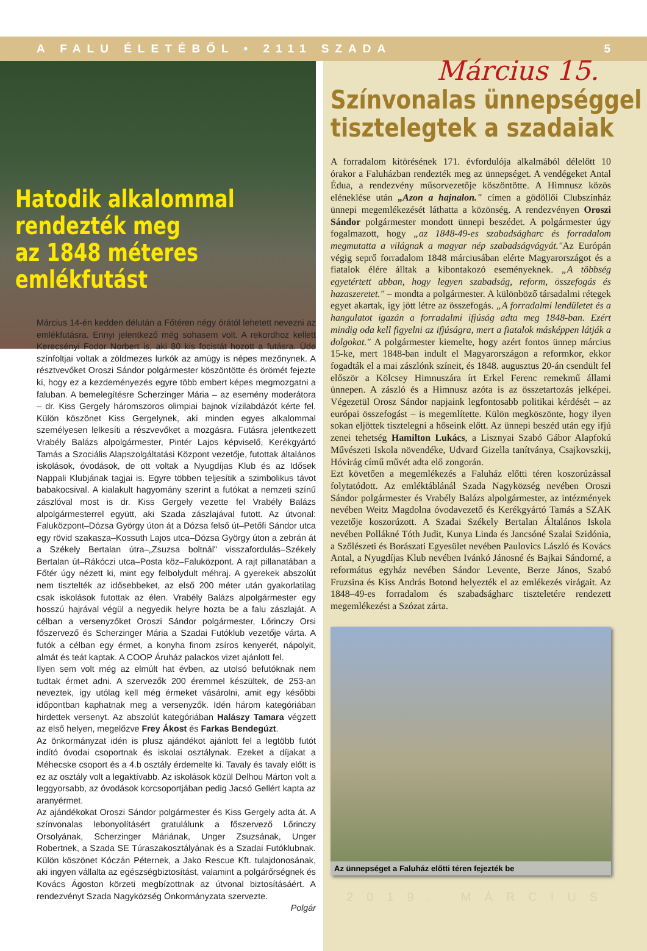A FALU ÉLETÉBŐL • 2111 SZADA 5
Hatodik alkalommal
rendezték meg
az 1848 méteres emlékfutást
Március 14-én kedden délután a Főtéren négy órától lehetett nevezni az emlékfutásra. Ennyi jelentkező még sohasem volt. A rekordhoz kellett Kerecsényi Fodor Norbert is, aki 80 kis focistát hozott a futásra. Üde színfoltjai voltak a zöldmezes lurkók az amúgy is népes mezőnynek. A résztvevőket Oroszi Sándor polgármester köszöntötte és örömét fejezte ki, hogy ez a kezdeményezés egyre több embert képes megmozgatni a faluban. A bemelegítésre Scherzinger Mária – az esemény moderátora – dr. Kiss Gergely háromszoros olimpiai bajnok vízilabdázót kérte fel. Külön köszönet Kiss Gergelynek, aki minden egyes alkalommal személyesen lelkesíti a részvevőket a mozgásra. Futásra jelentkezett Vrabély Balázs alpolgármester, Pintér Lajos képviselő, Kerékgyártó Tamás a Szociális Alapszolgáltatási Központ vezetője, futottak általános iskolások, óvodások, de ott voltak a Nyugdíjas Klub és az Idősek Nappali Klubjának tagjai is. Egyre többen teljesítik a szimbolikus távot babakocsival. A kialakult hagyomány szerint a futókat a nemzeti színű zászlóval most is dr. Kiss Gergely vezette fel Vrabély Balázs alpolgármesterrel együtt, aki Szada zászlajával futott. Az útvonal: Faluközpont–Dózsa György úton át a Dózsa felső út–Petőfi Sándor utca egy rövid szakasza–Kossuth Lajos utca–Dózsa György úton a zebrán át a Székely Bertalan útra–„Zsuzsa boltnál" visszafordulás–Székely Bertalan út–Rákóczi utca–Posta köz–Faluközpont. A rajt pillanatában a Főtér úgy nézett ki, mint egy felbolydult méhraj. A gyerekek abszolút nem tisztelték az idősebbeket, az első 200 méter után gyakorlatilag csak iskolások futottak az élen. Vrabély Balázs alpolgármester egy hosszú hajrával végül a negyedik helyre hozta be a falu zászlaját. A célban a versenyzőket Oroszi Sándor polgármester, Lőrinczy Orsi főszervező és Scherzinger Mária a Szadai Futóklub vezetője várta. A futók a célban egy érmet, a konyha finom zsíros kenyerét, nápolyit, almát és teát kaptak. A COOP Áruház palackos vizet ajánlott fel.
Ilyen sem volt még az elmúlt hat évben, az utolsó befutóknak nem tudtak érmet adni. A szervezők 200 éremmel készültek, de 253-an neveztek, így utólag kell még érmeket vásárolni, amit egy későbbi időpontban kaphatnak meg a versenyzők. Idén három kategóriában hirdettek versenyt. Az abszolút kategóriában Halászy Tamara végzett az első helyen, megelőzve Frey Ákost és Farkas Bendegúzt.
Az önkormányzat idén is plusz ajándékot ajánlott fel a legtöbb futót indító óvodai csoportnak és iskolai osztálynak. Ezeket a díjakat a Méhecske csoport és a 4.b osztály érdemelte ki. Tavaly és tavaly előtt is ez az osztály volt a legaktívabb. Az iskolások közül Delhou Márton volt a leggyorsabb, az óvodások korcsoportjában pedig Jacsó Gellért kapta az aranyérmet.
Az ajándékokat Oroszi Sándor polgármester és Kiss Gergely adta át. A színvonalas lebonyolításért gratulálunk a főszervező Lőrinczy Orsolyának, Scherzinger Máriának, Unger Zsuzsának, Unger Robertnek, a Szada SE Túraszakosztályának és a Szadai Futóklubnak. Külön köszönet Kóczán Péternek, a Jako Rescue Kft. tulajdonosának, aki ingyen vállalta az egészségbiztosítást, valamint a polgárőrségnek és Kovács Ágoston körzeti megbízottnak az útvonal biztosításáért. A rendezvényt Szada Nagyközség Önkormányzata szervezte.
Polgár
Március 15.
Színvonalas ünnepséggel
tisztelegtek a szadaiak
A forradalom kitörésének 171. évfordulója alkalmából délelőtt 10 órakor a Faluházban rendezték meg az ünnepséget. A vendégeket Antal Édua, a rendezvény műsorvezetője köszöntötte. A Himnusz közös eléneklése után „Azon a hajnalon." címen a gödöllői Clubszínház ünnepi megemlékezését láthatta a közönség. A rendezvényen Oroszi Sándor polgármester mondott ünnepi beszédet. A polgármester úgy fogalmazott, hogy „az 1848-49-es szabadságharc és forradalom megmutatta a világnak a magyar nép szabadságvágyát."Az Európán végig seprő forradalom 1848 márciusában elérte Magyarországot és a fiatalok élére álltak a kibontakozó eseményeknek. „A többség egyetértett abban, hogy legyen szabadság, reform, összefogás és hazaszeretet." – mondta a polgármester. A különböző társadalmi rétegek egyet akartak, így jött létre az összefogás. „A forradalmi lendületet és a hangulatot igazán a forradalmi ifjúság adta meg 1848-ban. Ezért mindig oda kell figyelni az ifjúságra, mert a fiatalok másképpen látják a dolgokat." A polgármester kiemelte, hogy azért fontos ünnep március 15-ke, mert 1848-ban indult el Magyarországon a reformkor, ekkor fogadták el a mai zászlónk színeit, és 1848. augusztus 20-án csendült fel először a Kölcsey Himnuszára írt Erkel Ferenc remekmű állami ünnepen. A zászló és a Himnusz azóta is az összetartozás jelképei. Végezetül Orosz Sándor napjaink legfontosabb politikai kérdését – az európai összefogást – is megemlítette. Külön megköszönte, hogy ilyen sokan eljöttek tisztelegni a hőseink előtt. Az ünnepi beszéd után egy ifjú zenei tehetség Hamilton Lukács, a Lisznyai Szabó Gábor Alapfokú Művészeti Iskola növendéke, Udvard Gizella tanítványa, Csajkovszkij, Hóvirág című művét adta elő zongorán.
Ezt követően a megemlékezés a Faluház előtti téren koszorúzással folytatódott. Az emléktáblánál Szada Nagyközség nevében Oroszi Sándor polgármester és Vrabély Balázs alpolgármester, az intézmények nevében Weitz Magdolna óvodavezető és Kerékgyártó Tamás a SZAK vezetője koszorúzott. A Szadai Székely Bertalan Általános Iskola nevében Pollákné Tóth Judit, Kunya Linda és Jancsóné Szalai Szidónia, a Szőlészeti és Borászati Egyesület nevében Paulovics László és Kovács Antal, a Nyugdíjas Klub nevében Ivánkó Jánosné és Bajkai Sándorné, a református egyház nevében Sándor Levente, Berze János, Szabó Fruzsina és Kiss András Botond helyezték el az emlékezés virágait. Az 1848–49-es forradalom és szabadságharc tiszteletére rendezett megemlékezést a Szózat zárta.
Az ünnepséget a Faluház előtti téren fejezték be
2019. MÁRCIUS